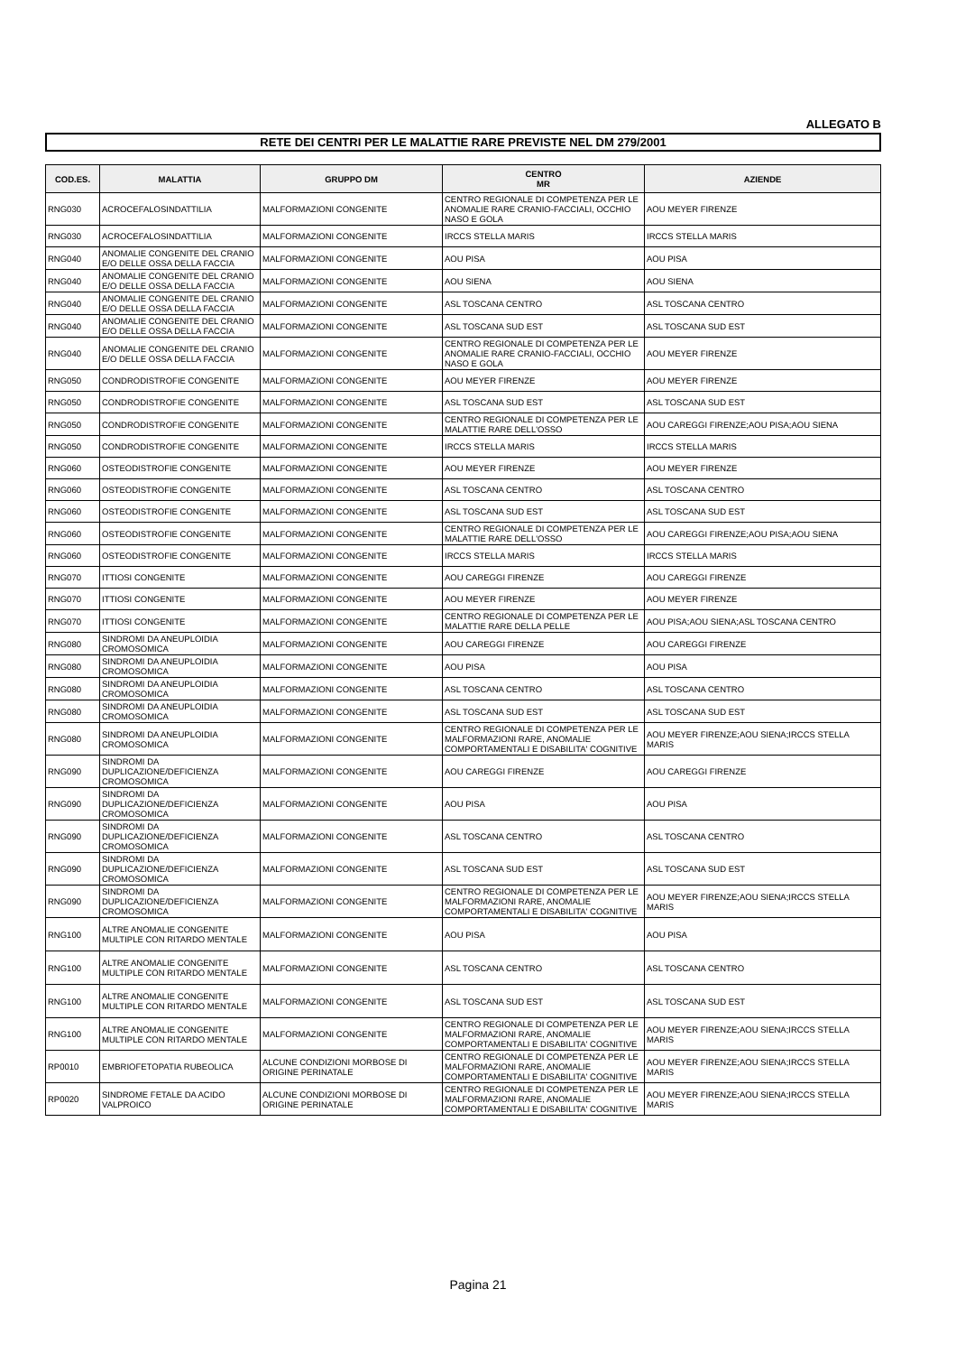ALLEGATO B
RETE DEI CENTRI PER LE MALATTIE RARE PREVISTE NEL DM 279/2001
| COD.ES. | MALATTIA | GRUPPO DM | CENTRO MR | AZIENDE |
| --- | --- | --- | --- | --- |
| RNG030 | ACROCEFALOSINDATTILIA | MALFORMAZIONI CONGENITE | CENTRO REGIONALE DI COMPETENZA PER LE ANOMALIE RARE CRANIO-FACCIALI, OCCHIO NASO E GOLA | AOU MEYER FIRENZE |
| RNG030 | ACROCEFALOSINDATTILIA | MALFORMAZIONI CONGENITE | IRCCS STELLA MARIS | IRCCS STELLA MARIS |
| RNG040 | ANOMALIE CONGENITE DEL CRANIO E/O DELLE OSSA DELLA FACCIA | MALFORMAZIONI CONGENITE | AOU PISA | AOU PISA |
| RNG040 | ANOMALIE CONGENITE DEL CRANIO E/O DELLE OSSA DELLA FACCIA | MALFORMAZIONI CONGENITE | AOU SIENA | AOU SIENA |
| RNG040 | ANOMALIE CONGENITE DEL CRANIO E/O DELLE OSSA DELLA FACCIA | MALFORMAZIONI CONGENITE | ASL TOSCANA CENTRO | ASL TOSCANA CENTRO |
| RNG040 | ANOMALIE CONGENITE DEL CRANIO E/O DELLE OSSA DELLA FACCIA | MALFORMAZIONI CONGENITE | ASL TOSCANA SUD EST | ASL TOSCANA SUD EST |
| RNG040 | ANOMALIE CONGENITE DEL CRANIO E/O DELLE OSSA DELLA FACCIA | MALFORMAZIONI CONGENITE | CENTRO REGIONALE DI COMPETENZA PER LE ANOMALIE RARE CRANIO-FACCIALI, OCCHIO NASO E GOLA | AOU MEYER FIRENZE |
| RNG050 | CONDRODISTROFIE CONGENITE | MALFORMAZIONI CONGENITE | AOU MEYER FIRENZE | AOU MEYER FIRENZE |
| RNG050 | CONDRODISTROFIE CONGENITE | MALFORMAZIONI CONGENITE | ASL TOSCANA SUD EST | ASL TOSCANA SUD EST |
| RNG050 | CONDRODISTROFIE CONGENITE | MALFORMAZIONI CONGENITE | CENTRO REGIONALE DI COMPETENZA PER LE MALATTIE RARE DELL'OSSO | AOU CAREGGI FIRENZE;AOU PISA;AOU SIENA |
| RNG050 | CONDRODISTROFIE CONGENITE | MALFORMAZIONI CONGENITE | IRCCS STELLA MARIS | IRCCS STELLA MARIS |
| RNG060 | OSTEODISTROFIE CONGENITE | MALFORMAZIONI CONGENITE | AOU MEYER FIRENZE | AOU MEYER FIRENZE |
| RNG060 | OSTEODISTROFIE CONGENITE | MALFORMAZIONI CONGENITE | ASL TOSCANA CENTRO | ASL TOSCANA CENTRO |
| RNG060 | OSTEODISTROFIE CONGENITE | MALFORMAZIONI CONGENITE | ASL TOSCANA SUD EST | ASL TOSCANA SUD EST |
| RNG060 | OSTEODISTROFIE CONGENITE | MALFORMAZIONI CONGENITE | CENTRO REGIONALE DI COMPETENZA PER LE MALATTIE RARE DELL'OSSO | AOU CAREGGI FIRENZE;AOU PISA;AOU SIENA |
| RNG060 | OSTEODISTROFIE CONGENITE | MALFORMAZIONI CONGENITE | IRCCS STELLA MARIS | IRCCS STELLA MARIS |
| RNG070 | ITTIOSI CONGENITE | MALFORMAZIONI CONGENITE | AOU CAREGGI FIRENZE | AOU CAREGGI FIRENZE |
| RNG070 | ITTIOSI CONGENITE | MALFORMAZIONI CONGENITE | AOU MEYER FIRENZE | AOU MEYER FIRENZE |
| RNG070 | ITTIOSI CONGENITE | MALFORMAZIONI CONGENITE | CENTRO REGIONALE DI COMPETENZA PER LE MALATTIE RARE DELLA PELLE | AOU PISA;AOU SIENA;ASL TOSCANA CENTRO |
| RNG080 | SINDROMI DA ANEUPLOIDIA CROMOSOMICA | MALFORMAZIONI CONGENITE | AOU CAREGGI FIRENZE | AOU CAREGGI FIRENZE |
| RNG080 | SINDROMI DA ANEUPLOIDIA CROMOSOMICA | MALFORMAZIONI CONGENITE | AOU PISA | AOU PISA |
| RNG080 | SINDROMI DA ANEUPLOIDIA CROMOSOMICA | MALFORMAZIONI CONGENITE | ASL TOSCANA CENTRO | ASL TOSCANA CENTRO |
| RNG080 | SINDROMI DA ANEUPLOIDIA CROMOSOMICA | MALFORMAZIONI CONGENITE | ASL TOSCANA SUD EST | ASL TOSCANA SUD EST |
| RNG080 | SINDROMI DA ANEUPLOIDIA CROMOSOMICA | MALFORMAZIONI CONGENITE | CENTRO REGIONALE DI COMPETENZA PER LE MALFORMAZIONI RARE, ANOMALIE COMPORTAMENTALI E DISABILITA' COGNITIVE | AOU MEYER FIRENZE;AOU SIENA;IRCCS STELLA MARIS |
| RNG090 | SINDROMI DA DUPLICAZIONE/DEFICIENZA CROMOSOMICA | MALFORMAZIONI CONGENITE | AOU CAREGGI FIRENZE | AOU CAREGGI FIRENZE |
| RNG090 | SINDROMI DA DUPLICAZIONE/DEFICIENZA CROMOSOMICA | MALFORMAZIONI CONGENITE | AOU PISA | AOU PISA |
| RNG090 | SINDROMI DA DUPLICAZIONE/DEFICIENZA CROMOSOMICA | MALFORMAZIONI CONGENITE | ASL TOSCANA CENTRO | ASL TOSCANA CENTRO |
| RNG090 | SINDROMI DA DUPLICAZIONE/DEFICIENZA CROMOSOMICA | MALFORMAZIONI CONGENITE | ASL TOSCANA SUD EST | ASL TOSCANA SUD EST |
| RNG090 | SINDROMI DA DUPLICAZIONE/DEFICIENZA CROMOSOMICA | MALFORMAZIONI CONGENITE | CENTRO REGIONALE DI COMPETENZA PER LE MALFORMAZIONI RARE, ANOMALIE COMPORTAMENTALI E DISABILITA' COGNITIVE | AOU MEYER FIRENZE;AOU SIENA;IRCCS STELLA MARIS |
| RNG100 | ALTRE ANOMALIE CONGENITE MULTIPLE CON RITARDO MENTALE | MALFORMAZIONI CONGENITE | AOU PISA | AOU PISA |
| RNG100 | ALTRE ANOMALIE CONGENITE MULTIPLE CON RITARDO MENTALE | MALFORMAZIONI CONGENITE | ASL TOSCANA CENTRO | ASL TOSCANA CENTRO |
| RNG100 | ALTRE ANOMALIE CONGENITE MULTIPLE CON RITARDO MENTALE | MALFORMAZIONI CONGENITE | ASL TOSCANA SUD EST | ASL TOSCANA SUD EST |
| RNG100 | ALTRE ANOMALIE CONGENITE MULTIPLE CON RITARDO MENTALE | MALFORMAZIONI CONGENITE | CENTRO REGIONALE DI COMPETENZA PER LE MALFORMAZIONI RARE, ANOMALIE COMPORTAMENTALI E DISABILITA' COGNITIVE | AOU MEYER FIRENZE;AOU SIENA;IRCCS STELLA MARIS |
| RP0010 | EMBRIOFETOPATIA RUBEOLICA | ALCUNE CONDIZIONI MORBOSE DI ORIGINE PERINATALE | CENTRO REGIONALE DI COMPETENZA PER LE MALFORMAZIONI RARE, ANOMALIE COMPORTAMENTALI E DISABILITA' COGNITIVE | AOU MEYER FIRENZE;AOU SIENA;IRCCS STELLA MARIS |
| RP0020 | SINDROME FETALE DA ACIDO VALPROICO | ALCUNE CONDIZIONI MORBOSE DI ORIGINE PERINATALE | CENTRO REGIONALE DI COMPETENZA PER LE MALFORMAZIONI RARE, ANOMALIE COMPORTAMENTALI E DISABILITA' COGNITIVE | AOU MEYER FIRENZE;AOU SIENA;IRCCS STELLA MARIS |
Pagina 21